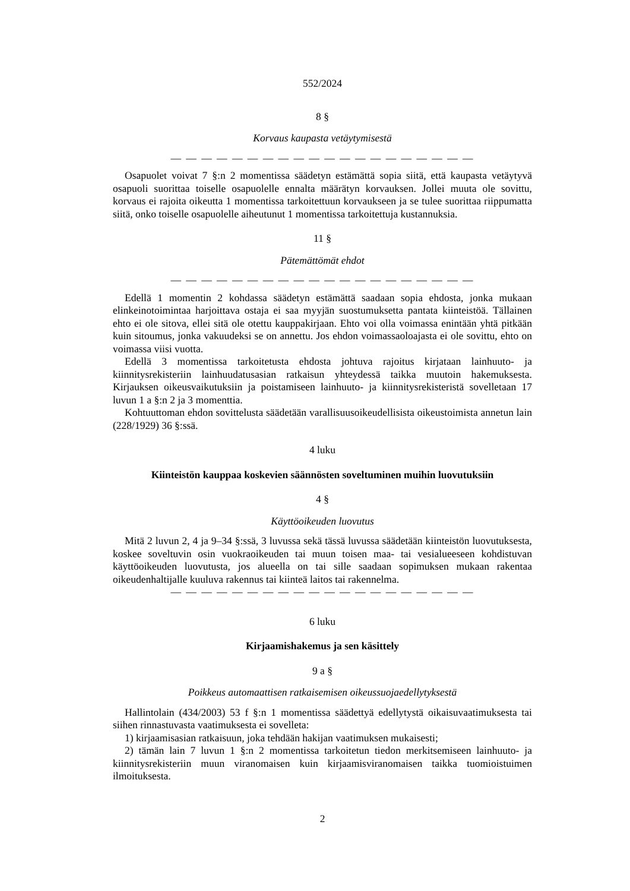552/2024
8 §
Korvaus kaupasta vetäytymisestä
— — — — — — — — — — — — — — — — — — — —
Osapuolet voivat 7 §:n 2 momentissa säädetyn estämättä sopia siitä, että kaupasta vetäytyvä osapuoli suorittaa toiselle osapuolelle ennalta määrätyn korvauksen. Jollei muuta ole sovittu, korvaus ei rajoita oikeutta 1 momentissa tarkoitettuun korvaukseen ja se tulee suorittaa riippumatta siitä, onko toiselle osapuolelle aiheutunut 1 momentissa tarkoitettuja kustannuksia.
11 §
Pätemättömät ehdot
— — — — — — — — — — — — — — — — — — — —
Edellä 1 momentin 2 kohdassa säädetyn estämättä saadaan sopia ehdosta, jonka mukaan elinkeinotoimintaa harjoittava ostaja ei saa myyjän suostumuksetta pantata kiinteistöä. Tällainen ehto ei ole sitova, ellei sitä ole otettu kauppakirjaan. Ehto voi olla voimassa enintään yhtä pitkään kuin sitoumus, jonka vakuudeksi se on annettu. Jos ehdon voimassaoloajasta ei ole sovittu, ehto on voimassa viisi vuotta.
Edellä 3 momentissa tarkoitetusta ehdosta johtuva rajoitus kirjataan lainhuuto- ja kiinnitysrekisteriin lainhuudatusasian ratkaisun yhteydessä taikka muutoin hakemuksesta. Kirjauksen oikeusvaikutuksiin ja poistamiseen lainhuuto- ja kiinnitysrekisteristä sovelletaan 17 luvun 1 a §:n 2 ja 3 momenttia.
Kohtuuttoman ehdon sovittelusta säädetään varallisuusoikeudellisista oikeustoimista annetun lain (228/1929) 36 §:ssä.
4 luku
Kiinteistön kauppaa koskevien säännösten soveltuminen muihin luovutuksiin
4 §
Käyttöoikeuden luovutus
Mitä 2 luvun 2, 4 ja 9–34 §:ssä, 3 luvussa sekä tässä luvussa säädetään kiinteistön luovutuksesta, koskee soveltuvin osin vuokraoikeuden tai muun toisen maa- tai vesialueeseen kohdistuvan käyttöoikeuden luovutusta, jos alueella on tai sille saadaan sopimuksen mukaan rakentaa oikeudenhaltijalle kuuluva rakennus tai kiinteä laitos tai rakennelma.
— — — — — — — — — — — — — — — — — — — —
6 luku
Kirjaamishakemus ja sen käsittely
9 a §
Poikkeus automaattisen ratkaisemisen oikeussuojaedellytyksestä
Hallintolain (434/2003) 53 f §:n 1 momentissa säädettyä edellytystä oikaisuvaatimuksesta tai siihen rinnastuvasta vaatimuksesta ei sovelleta:
1) kirjaamisasian ratkaisuun, joka tehdään hakijan vaatimuksen mukaisesti;
2) tämän lain 7 luvun 1 §:n 2 momentissa tarkoitetun tiedon merkitsemiseen lainhuuto- ja kiinnitysrekisteriin muun viranomaisen kuin kirjaamisviranomaisen taikka tuomioistuimen ilmoituksesta.
2